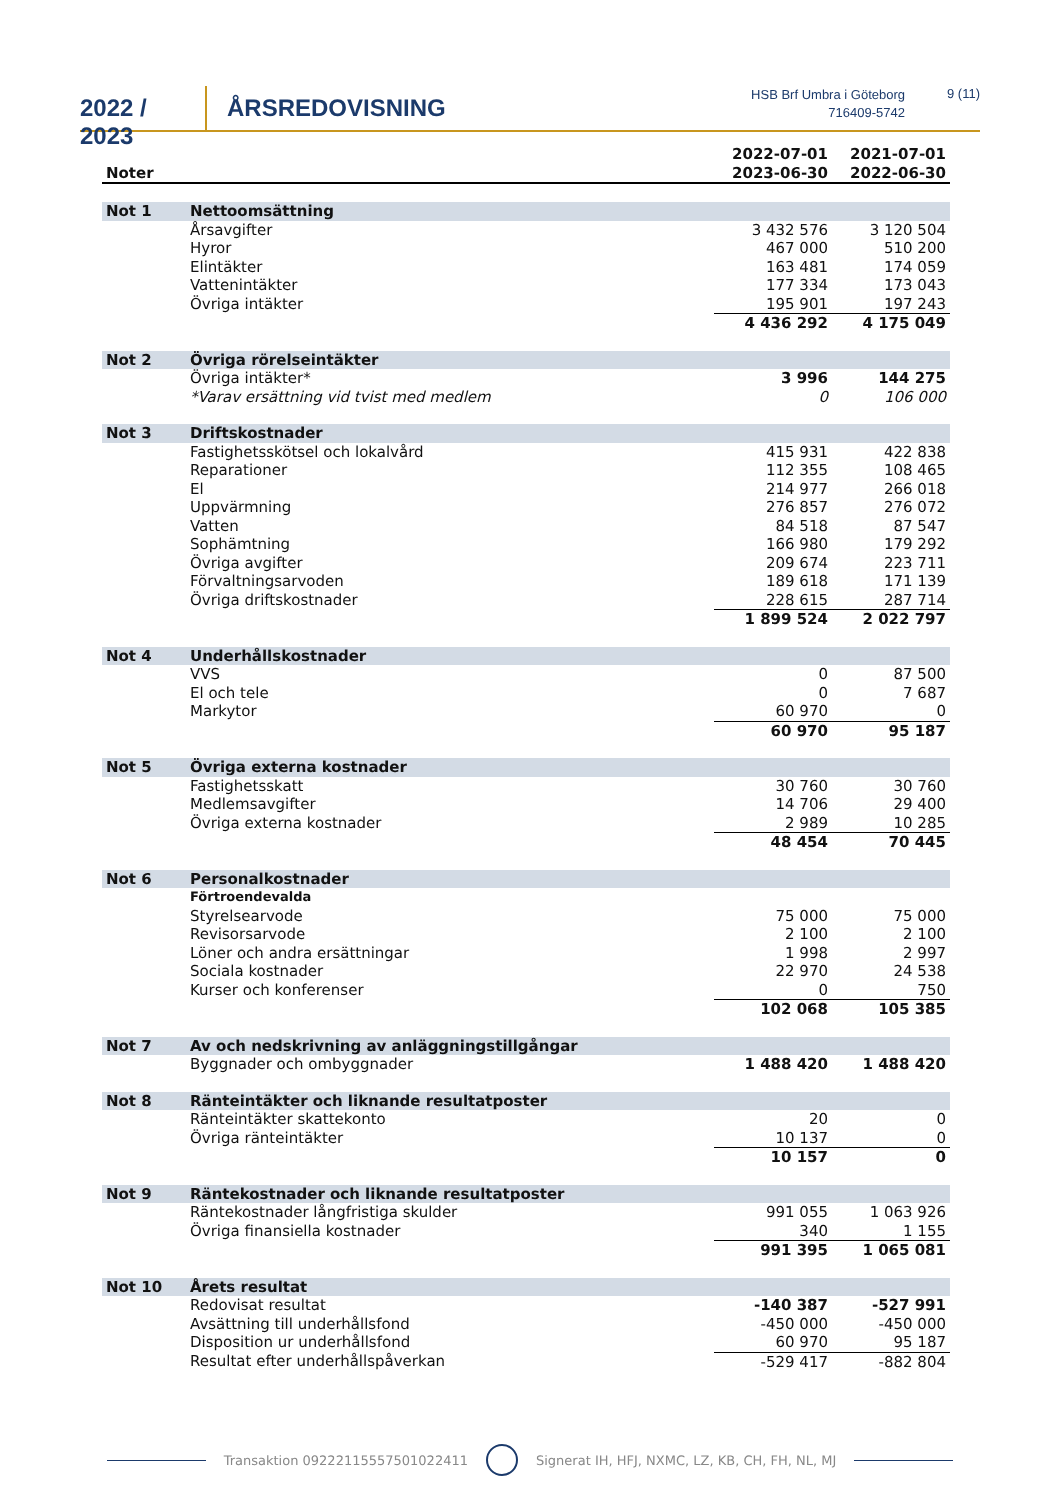2022 / 2023
ÅRSREDOVISNING
HSB Brf Umbra i Göteborg
716409-5742
9 (11)
| Noter | | 2022-07-01 2023-06-30 | 2021-07-01 2022-06-30 |
| --- | --- | --- | --- |
| Not 1 | Nettoomsättning | | |
| | Årsavgifter | 3 432 576 | 3 120 504 |
| | Hyror | 467 000 | 510 200 |
| | Elintäkter | 163 481 | 174 059 |
| | Vattenintäkter | 177 334 | 173 043 |
| | Övriga intäkter | 195 901 | 197 243 |
| | | 4 436 292 | 4 175 049 |
| Not 2 | Övriga rörelseintäkter | | |
| | Övriga intäkter* | 3 996 | 144 275 |
| | *Varav ersättning vid tvist med medlem | 0 | 106 000 |
| Not 3 | Driftskostnader | | |
| | Fastighetsskötsel och lokalvård | 415 931 | 422 838 |
| | Reparationer | 112 355 | 108 465 |
| | El | 214 977 | 266 018 |
| | Uppvärmning | 276 857 | 276 072 |
| | Vatten | 84 518 | 87 547 |
| | Sophämtning | 166 980 | 179 292 |
| | Övriga avgifter | 209 674 | 223 711 |
| | Förvaltningsarvoden | 189 618 | 171 139 |
| | Övriga driftskostnader | 228 615 | 287 714 |
| | | 1 899 524 | 2 022 797 |
| Not 4 | Underhållskostnader | | |
| | VVS | 0 | 87 500 |
| | El och tele | 0 | 7 687 |
| | Markytor | 60 970 | 0 |
| | | 60 970 | 95 187 |
| Not 5 | Övriga externa kostnader | | |
| | Fastighetsskatt | 30 760 | 30 760 |
| | Medlemsavgifter | 14 706 | 29 400 |
| | Övriga externa kostnader | 2 989 | 10 285 |
| | | 48 454 | 70 445 |
| Not 6 | Personalkostnader | | |
| | Förtroendevalda | | |
| | Styrelsearvode | 75 000 | 75 000 |
| | Revisorsarvode | 2 100 | 2 100 |
| | Löner och andra ersättningar | 1 998 | 2 997 |
| | Sociala kostnader | 22 970 | 24 538 |
| | Kurser och konferenser | 0 | 750 |
| | | 102 068 | 105 385 |
| Not 7 | Av och nedskrivning av anläggningstillgångar | | |
| | Byggnader och ombyggnader | 1 488 420 | 1 488 420 |
| Not 8 | Ränteintäkter och liknande resultatposter | | |
| | Ränteintäkter skattekonto | 20 | 0 |
| | Övriga ränteintäkter | 10 137 | 0 |
| | | 10 157 | 0 |
| Not 9 | Räntekostnader och liknande resultatposter | | |
| | Räntekostnader långfristiga skulder | 991 055 | 1 063 926 |
| | Övriga finansiella kostnader | 340 | 1 155 |
| | | 991 395 | 1 065 081 |
| Not 10 | Årets resultat | | |
| | Redovisat resultat | -140 387 | -527 991 |
| | Avsättning till underhållsfond | -450 000 | -450 000 |
| | Disposition ur underhållsfond | 60 970 | 95 187 |
| | Resultat efter underhållspåverkan | -529 417 | -882 804 |
Transaktion 09222115557501022411 Signerat IH, HFJ, NXMC, LZ, KB, CH, FH, NL, MJ